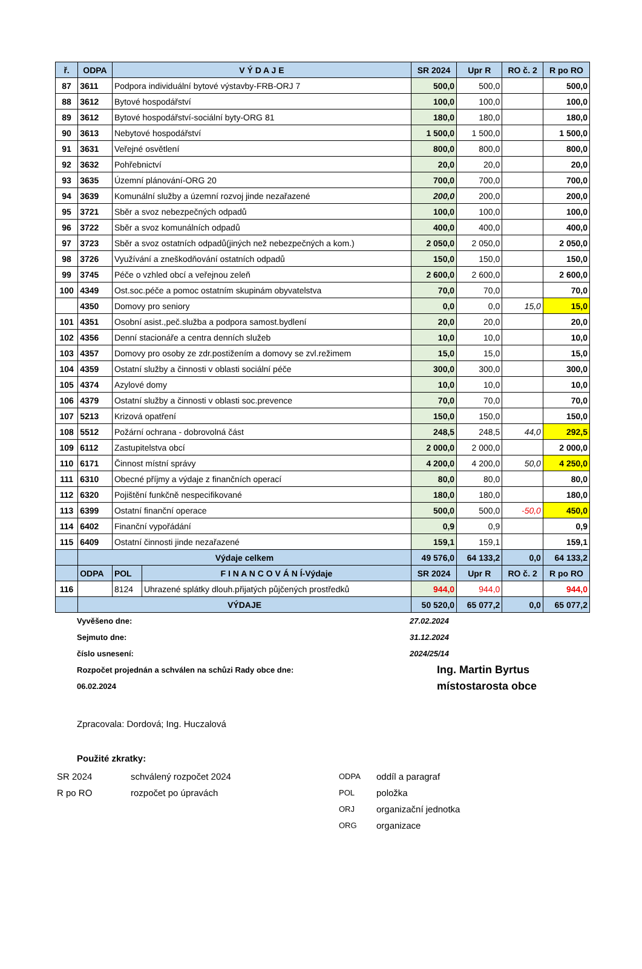| ř. | ODPA | V Ý D A J E | | SR 2024 | Upr R | RO č. 2 | R po RO |
| --- | --- | --- | --- | --- | --- | --- | --- |
| 87 | 3611 | Podpora individuální bytové výstavby-FRB-ORJ 7 | | 500,0 | 500,0 | | 500,0 |
| 88 | 3612 | Bytové hospodářství | | 100,0 | 100,0 | | 100,0 |
| 89 | 3612 | Bytové hospodářství-sociální byty-ORG 81 | | 180,0 | 180,0 | | 180,0 |
| 90 | 3613 | Nebytové hospodářství | | 1 500,0 | 1 500,0 | | 1 500,0 |
| 91 | 3631 | Veřejné osvětlení | | 800,0 | 800,0 | | 800,0 |
| 92 | 3632 | Pohřebnictví | | 20,0 | 20,0 | | 20,0 |
| 93 | 3635 | Územní plánování-ORG 20 | | 700,0 | 700,0 | | 700,0 |
| 94 | 3639 | Komunální služby a územní rozvoj jinde nezařazené | | 200,0 | 200,0 | | 200,0 |
| 95 | 3721 | Sběr a svoz nebezpečných odpadů | | 100,0 | 100,0 | | 100,0 |
| 96 | 3722 | Sběr a svoz komunálních odpadů | | 400,0 | 400,0 | | 400,0 |
| 97 | 3723 | Sběr a svoz ostatních odpadů(jiných než nebezpečných a kom.) | | 2 050,0 | 2 050,0 | | 2 050,0 |
| 98 | 3726 | Využívání a zneškodňování ostatních odpadů | | 150,0 | 150,0 | | 150,0 |
| 99 | 3745 | Péče o vzhled obcí a veřejnou zeleň | | 2 600,0 | 2 600,0 | | 2 600,0 |
| 100 | 4349 | Ost.soc.péče a pomoc ostatním skupinám obyvatelstva | | 70,0 | 70,0 | | 70,0 |
| | 4350 | Domovy pro seniory | | 0,0 | 0,0 | 15,0 | 15,0 |
| 101 | 4351 | Osobní asist.,peč.služba a podpora samost.bydlení | | 20,0 | 20,0 | | 20,0 |
| 102 | 4356 | Denní stacionáře a centra denních služeb | | 10,0 | 10,0 | | 10,0 |
| 103 | 4357 | Domovy pro osoby ze zdr.postižením a domovy se zvl.režimem | | 15,0 | 15,0 | | 15,0 |
| 104 | 4359 | Ostatní služby a činnosti v oblasti sociální péče | | 300,0 | 300,0 | | 300,0 |
| 105 | 4374 | Azylové domy | | 10,0 | 10,0 | | 10,0 |
| 106 | 4379 | Ostatní služby a činnosti v oblasti soc.prevence | | 70,0 | 70,0 | | 70,0 |
| 107 | 5213 | Krizová opatření | | 150,0 | 150,0 | | 150,0 |
| 108 | 5512 | Požární ochrana - dobrovolná část | | 248,5 | 248,5 | 44,0 | 292,5 |
| 109 | 6112 | Zastupitelstva obcí | | 2 000,0 | 2 000,0 | | 2 000,0 |
| 110 | 6171 | Činnost místní správy | | 4 200,0 | 4 200,0 | 50,0 | 4 250,0 |
| 111 | 6310 | Obecné příjmy a výdaje z finančních operací | | 80,0 | 80,0 | | 80,0 |
| 112 | 6320 | Pojištění funkčně nespecifikované | | 180,0 | 180,0 | | 180,0 |
| 113 | 6399 | Ostatní finanční operace | | 500,0 | 500,0 | -50,0 | 450,0 |
| 114 | 6402 | Finanční vypořádání | | 0,9 | 0,9 | | 0,9 |
| 115 | 6409 | Ostatní činnosti jinde nezařazené | | 159,1 | 159,1 | | 159,1 |
| | Výdaje celkem | | | 49 576,0 | 64 133,2 | 0,0 | 64 133,2 |
| | ODPA | POL | F I N A N C O V Á N Í-Výdaje | SR 2024 | Upr R | RO č. 2 | R po RO |
| 116 | | 8124 | Uhrazené splátky dlouh.přijatých půjčených prostředků | 944,0 | 944,0 | | 944,0 |
| | VÝDAJE | | | 50 520,0 | 65 077,2 | 0,0 | 65 077,2 |
Vyvěšeno dne: 27.02.2024
Sejmuto dne: 31.12.2024
číslo usnesení: 2024/25/14
Rozpočet projednán a schválen na schůzi Rady obce dne: Ing. Martin Byrtus
06.02.2024 místostarosta obce
Zpracovala: Dordová; Ing. Huczalová
Použité zkratky:
SR 2024 schválený rozpočet 2024
R po RO rozpočet po úpravách
ODPA oddíl a paragraf
POL položka
ORJ organizační jednotka
ORG organizace